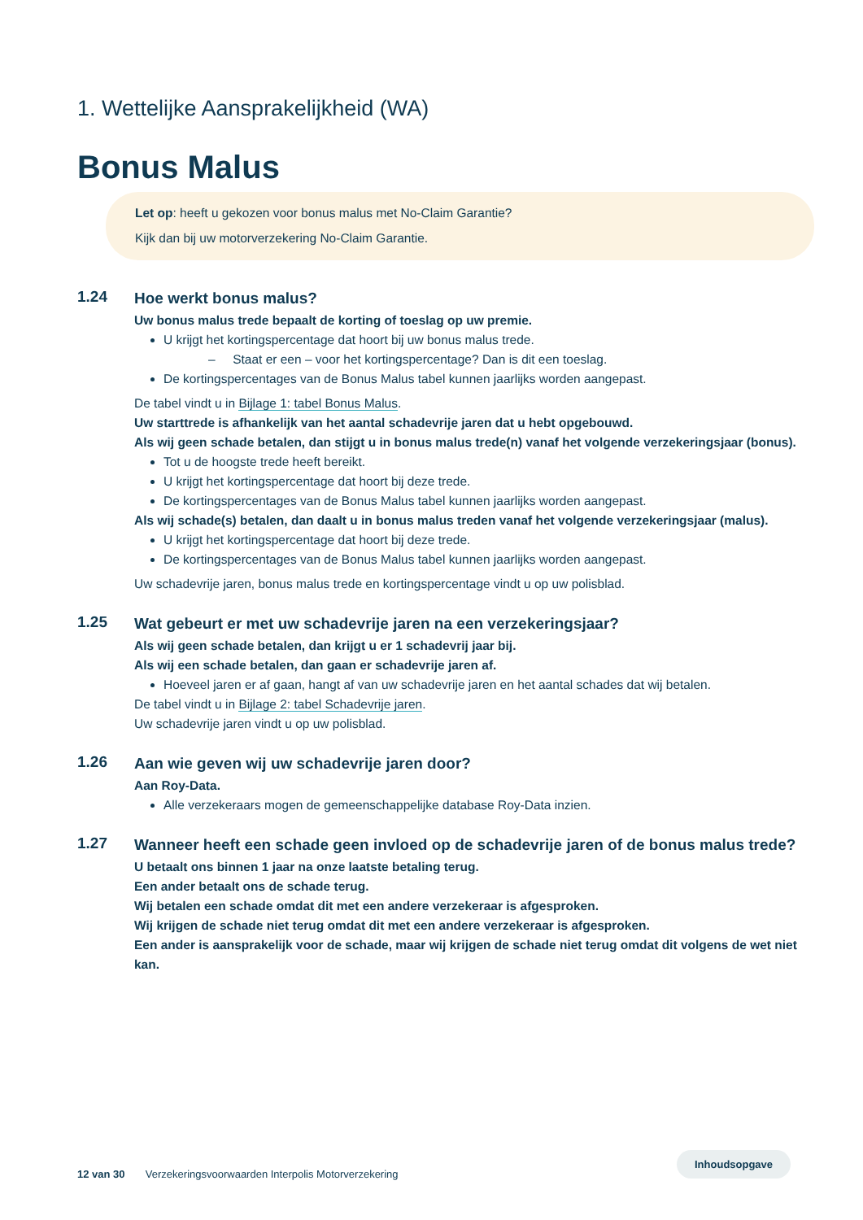1. Wettelijke Aansprakelijkheid (WA)
Bonus Malus
Let op: heeft u gekozen voor bonus malus met No-Claim Garantie?
Kijk dan bij uw motorverzekering No-Claim Garantie.
1.24
Hoe werkt bonus malus?
Uw bonus malus trede bepaalt de korting of toeslag op uw premie.
U krijgt het kortingspercentage dat hoort bij uw bonus malus trede.
– Staat er een – voor het kortingspercentage? Dan is dit een toeslag.
De kortingspercentages van de Bonus Malus tabel kunnen jaarlijks worden aangepast.
De tabel vindt u in Bijlage 1: tabel Bonus Malus.
Uw starttrede is afhankelijk van het aantal schadevrije jaren dat u hebt opgebouwd.
Als wij geen schade betalen, dan stijgt u in bonus malus trede(n) vanaf het volgende verzekeringsjaar (bonus).
Tot u de hoogste trede heeft bereikt.
U krijgt het kortingspercentage dat hoort bij deze trede.
De kortingspercentages van de Bonus Malus tabel kunnen jaarlijks worden aangepast.
Als wij schade(s) betalen, dan daalt u in bonus malus treden vanaf het volgende verzekeringsjaar (malus).
U krijgt het kortingspercentage dat hoort bij deze trede.
De kortingspercentages van de Bonus Malus tabel kunnen jaarlijks worden aangepast.
Uw schadevrije jaren, bonus malus trede en kortingspercentage vindt u op uw polisblad.
1.25
Wat gebeurt er met uw schadevrije jaren na een verzekeringsjaar?
Als wij geen schade betalen, dan krijgt u er 1 schadevrij jaar bij.
Als wij een schade betalen, dan gaan er schadevrije jaren af.
Hoeveel jaren er af gaan, hangt af van uw schadevrije jaren en het aantal schades dat wij betalen.
De tabel vindt u in Bijlage 2: tabel Schadevrije jaren.
Uw schadevrije jaren vindt u op uw polisblad.
1.26
Aan wie geven wij uw schadevrije jaren door?
Aan Roy-Data.
Alle verzekeraars mogen de gemeenschappelijke database Roy-Data inzien.
1.27
Wanneer heeft een schade geen invloed op de schadevrije jaren of de bonus malus trede?
U betaalt ons binnen 1 jaar na onze laatste betaling terug.
Een ander betaalt ons de schade terug.
Wij betalen een schade omdat dit met een andere verzekeraar is afgesproken.
Wij krijgen de schade niet terug omdat dit met een andere verzekeraar is afgesproken.
Een ander is aansprakelijk voor de schade, maar wij krijgen de schade niet terug omdat dit volgens de wet niet kan.
12 van 30 Verzekeringsvoorwaarden Interpolis Motorverzekering
Inhoudsopgave